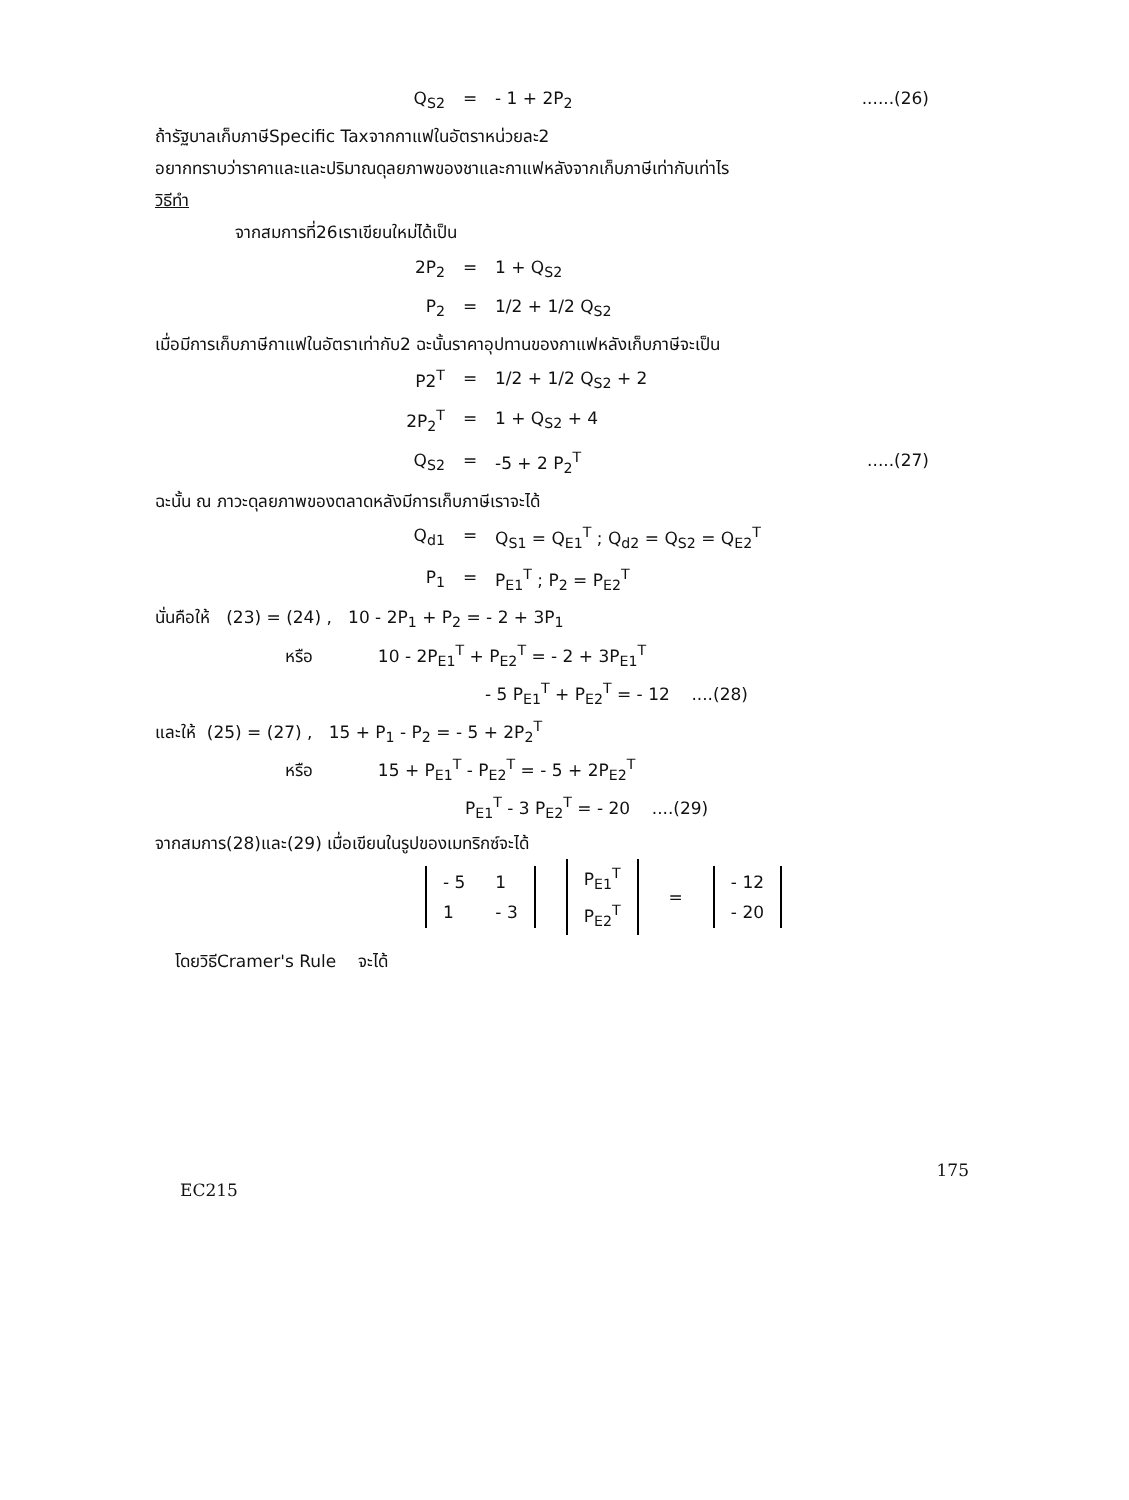Q<sub>S2</sub> = - 1 + 2P<sub>2</sub>......(26)
ถ้ารัฐบาลเก็บภาษีSpecific Taxจากกาแฟในอัตราหน่วยละ2
อยากทราบว่าราคาและและปริมาณดุลยภาพของชาและกาแฟหลังจากเก็บภาษีเท่ากับเท่าไร
วิธีทำ
จากสมการที่26เราเขียนใหม่ได้เป็น
2P<sub>2</sub> = 1 + Q<sub>S2</sub>
P<sub>2</sub> = 1/2 + 1/2 Q<sub>S2</sub>
เมื่อมีการเก็บภาษีกาแฟในอัตราเท่ากับ2 ฉะนั้นราคาอุปทานของกาแฟหลังเก็บภาษีจะเป็น
P2<sup>T</sup> = 1/2 + 1/2 Q<sub>S2</sub> + 2
2P<sub>2</sub><sup>T</sup> = 1 + Q<sub>S2</sub> + 4
Q<sub>S2</sub> = -5 + 2 P<sub>2</sub><sup>T</sup>.....(27)
ฉะนั้น ณ ภาวะดุลยภาพของตลาดหลังมีการเก็บภาษีเราจะได้
Q<sub>d1</sub> = Q<sub>S1</sub> = Q<sub>E1</sub><sup>T</sup> ; Q<sub>d2</sub> = Q<sub>S2</sub> = Q<sub>E2</sub><sup>T</sup>
P<sub>1</sub> = P<sub>E1</sub><sup>T</sup> ; P<sub>2</sub> = P<sub>E2</sub><sup>T</sup>
นั่นคือให้ (23) = (24) , 10 - 2P<sub>1</sub> + P<sub>2</sub> = - 2 + 3P<sub>1</sub>
หรือ 10 - 2P<sub>E1</sub><sup>T</sup> + P<sub>E2</sub><sup>T</sup> = - 2 + 3P<sub>E1</sub><sup>T</sup>
- 5 P<sub>E1</sub><sup>T</sup> + P<sub>E2</sub><sup>T</sup> = - 12 ....(28)
และให้ (25) = (27) , 15 + P<sub>1</sub> - P<sub>2</sub> = - 5 + 2P<sub>2</sub><sup>T</sup>
หรือ 15 + P<sub>E1</sub><sup>T</sup> - P<sub>E2</sub><sup>T</sup> = - 5 + 2P<sub>E2</sub><sup>T</sup>
P<sub>E1</sub><sup>T</sup> - 3 P<sub>E2</sub><sup>T</sup> = - 20 ....(29)
จากสมการ(28)และ(29) เมื่อเขียนในรูปของเมทริกซ์จะได้
| - 5 | 1 |
| 1 | - 3 |
| P<sub>E1</sub><sup>T</sup> |
| P<sub>E2</sub><sup>T</sup> |
=
| - 12 |
| - 20 |
โดยวิธีCramer's Rule จะได้
EC215 175